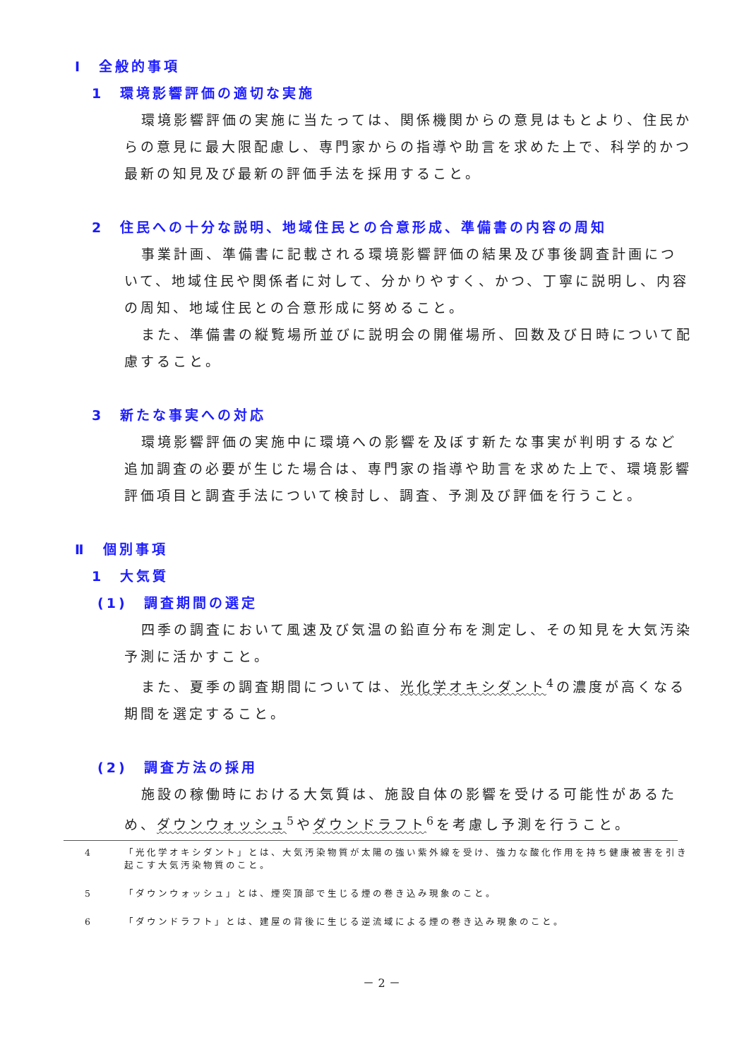Ⅰ　全般的事項
1　環境影響評価の適切な実施
環境影響評価の実施に当たっては、関係機関からの意見はもとより、住民からの意見に最大限配慮し、専門家からの指導や助言を求めた上で、科学的かつ最新の知見及び最新の評価手法を採用すること。
2　住民への十分な説明、地域住民との合意形成、準備書の内容の周知
事業計画、準備書に記載される環境影響評価の結果及び事後調査計画について、地域住民や関係者に対して、分かりやすく、かつ、丁寧に説明し、内容の周知、地域住民との合意形成に努めること。
また、準備書の縦覧場所並びに説明会の開催場所、回数及び日時について配慮すること。
3　新たな事実への対応
環境影響評価の実施中に環境への影響を及ぼす新たな事実が判明するなど追加調査の必要が生じた場合は、専門家の指導や助言を求めた上で、環境影響評価項目と調査手法について検討し、調査、予測及び評価を行うこと。
Ⅱ　個別事項
1　大気質
(1)　調査期間の選定
四季の調査において風速及び気温の鉛直分布を測定し、その知見を大気汚染予測に活かすこと。
また、夏季の調査期間については、光化学オキシダント<sup>4</sup>の濃度が高くなる期間を選定すること。
(2)　調査方法の採用
施設の稼働時における大気質は、施設自体の影響を受ける可能性があるため、ダウンウォッシュ<sup>5</sup>やダウンドラフト<sup>6</sup>を考慮し予測を行うこと。
4 「光化学オキシダント」とは、大気汚染物質が太陽の強い紫外線を受け、強力な酸化作用を持ち健康被害を引き起こす大気汚染物質のこと。
5 「ダウンウォッシュ」とは、煙突頂部で生じる煙の巻き込み現象のこと。
6 「ダウンドラフト」とは、建屋の背後に生じる逆流域による煙の巻き込み現象のこと。
－ 2 －